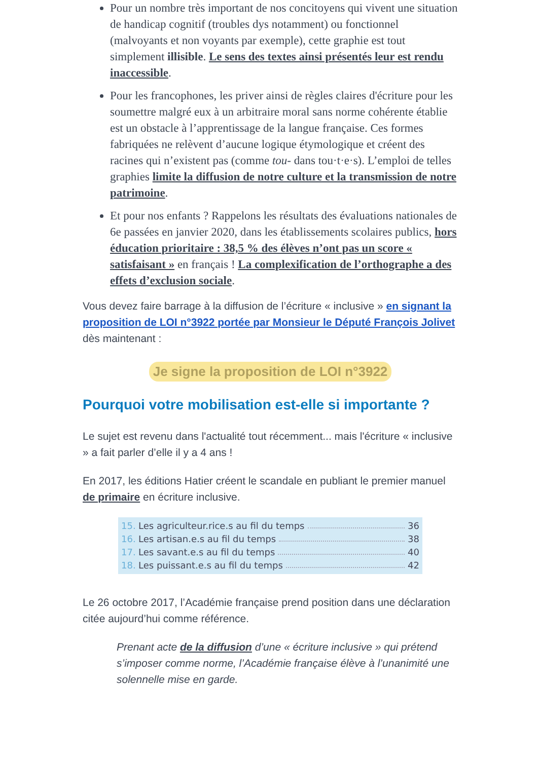Pour un nombre très important de nos concitoyens qui vivent une situation de handicap cognitif (troubles dys notamment) ou fonctionnel (malvoyants et non voyants par exemple), cette graphie est tout simplement illisible. Le sens des textes ainsi présentés leur est rendu inaccessible.
Pour les francophones, les priver ainsi de règles claires d'écriture pour les soumettre malgré eux à un arbitraire moral sans norme cohérente établie est un obstacle à l’apprentissage de la langue française. Ces formes fabriquées ne relèvent d’aucune logique étymologique et créent des racines qui n’existent pas (comme tou- dans tou·t·e·s). L’emploi de telles graphies limite la diffusion de notre culture et la transmission de notre patrimoine.
Et pour nos enfants ? Rappelons les résultats des évaluations nationales de 6e passées en janvier 2020, dans les établissements scolaires publics, hors éducation prioritaire : 38,5 % des élèves n’ont pas un score « satisfaisant » en français ! La complexification de l’orthographe a des effets d’exclusion sociale.
Vous devez faire barrage à la diffusion de l’écriture « inclusive » en signant la proposition de LOI n°3922 portée par Monsieur le Député François Jolivet dès maintenant :
Je signe la proposition de LOI n°3922
Pourquoi votre mobilisation est-elle si importante ?
Le sujet est revenu dans l'actualité tout récemment... mais l'écriture « inclusive » a fait parler d’elle il y a 4 ans !
En 2017, les éditions Hatier créent le scandale en publiant le premier manuel de primaire en écriture inclusive.
15. Les agriculteur.rice.s au fil du temps 36
16. Les artisan.e.s au fil du temps 38
17. Les savant.e.s au fil du temps 40
18. Les puissant.e.s au fil du temps 42
Le 26 octobre 2017, l’Académie française prend position dans une déclaration citée aujourd’hui comme référence.
Prenant acte de la diffusion d’une « écriture inclusive » qui prétend s’imposer comme norme, l’Académie française élève à l’unanimité une solennelle mise en garde.